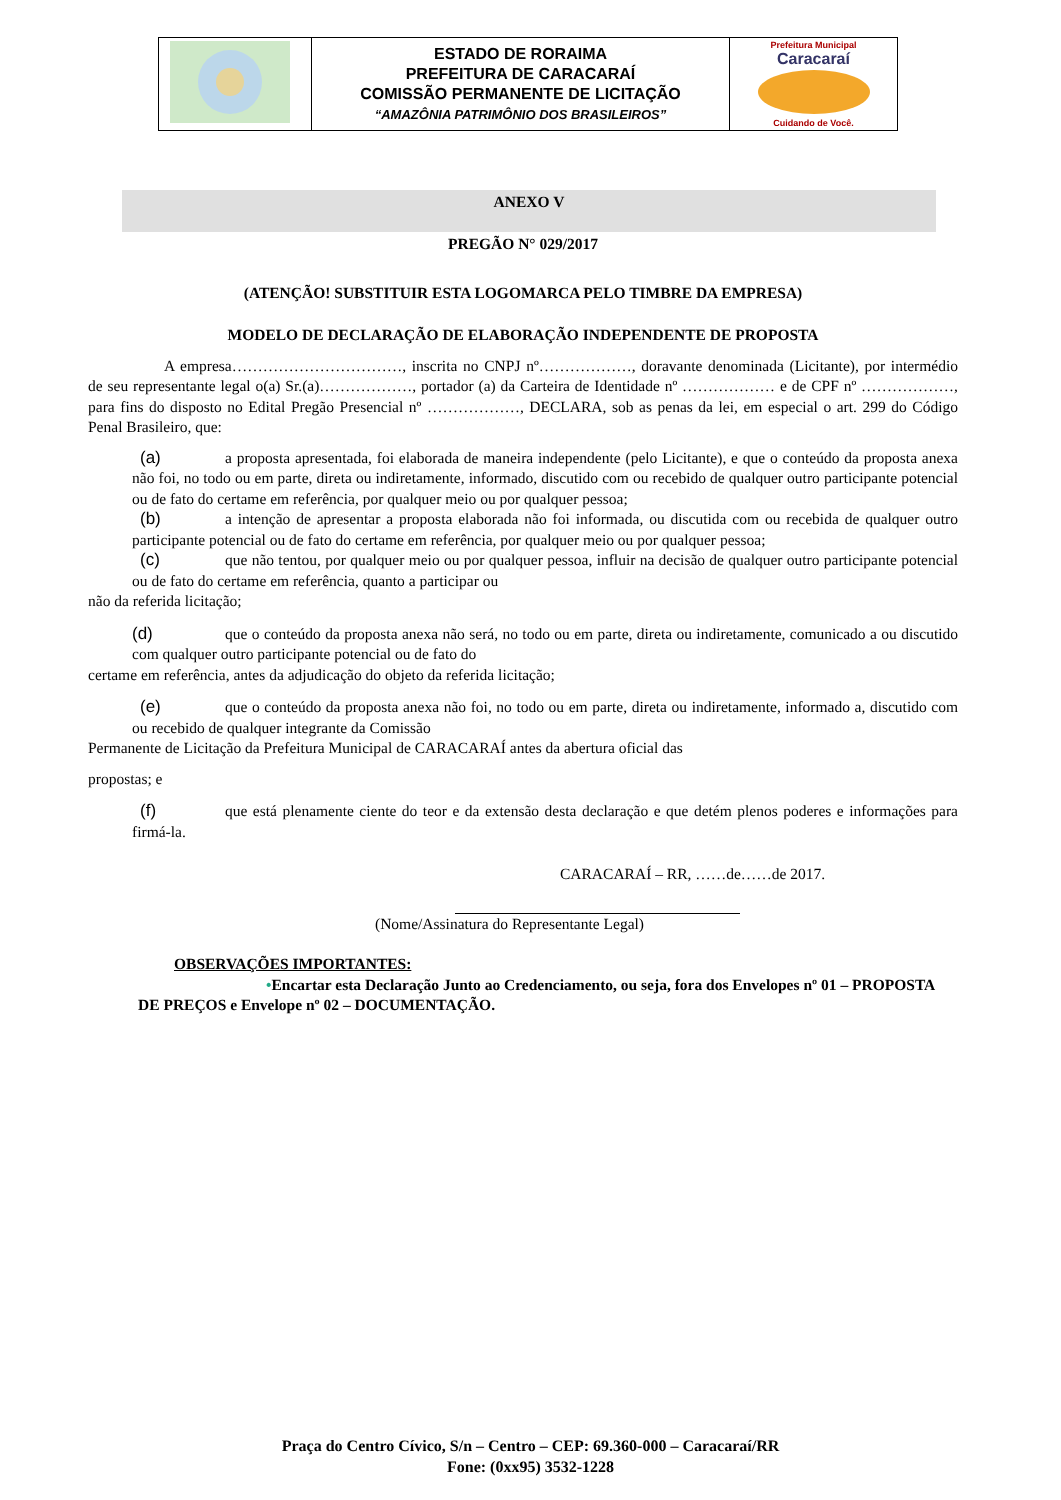| | ESTADO DE RORAIMA PREFEITURA DE CARACARAÍ COMISSÃO PERMANENTE DE LICITAÇÃO “AMAZÔNIA PATRIMÔNIO DOS BRASILEIROS” | Prefeitura Municipal Caracaraí Cuidando de Você. |
ANEXO V
PREGÃO N° 029/2017
(ATENÇÃO! SUBSTITUIR ESTA LOGOMARCA PELO TIMBRE DA EMPRESA)
MODELO DE DECLARAÇÃO DE ELABORAÇÃO INDEPENDENTE DE PROPOSTA
A empresa……………………………, inscrita no CNPJ nº………………, doravante denominada (Licitante), por intermédio de seu representante legal o(a) Sr.(a)………………, portador (a) da Carteira de Identidade nº ……………… e de CPF nº ………………, para fins do disposto no Edital Pregão Presencial nº ………………, DECLARA, sob as penas da lei, em especial o art. 299 do Código Penal Brasileiro, que:
(a) a proposta apresentada, foi elaborada de maneira independente (pelo Licitante), e que o conteúdo da proposta anexa não foi, no todo ou em parte, direta ou indiretamente, informado, discutido com ou recebido de qualquer outro participante potencial ou de fato do certame em referência, por qualquer meio ou por qualquer pessoa;
(b) a intenção de apresentar a proposta elaborada não foi informada, ou discutida com ou recebida de qualquer outro participante potencial ou de fato do certame em referência, por qualquer meio ou por qualquer pessoa;
(c) que não tentou, por qualquer meio ou por qualquer pessoa, influir na decisão de qualquer outro participante potencial ou de fato do certame em referência, quanto a participar ou
não da referida licitação;
(d) que o conteúdo da proposta anexa não será, no todo ou em parte, direta ou indiretamente, comunicado a ou discutido com qualquer outro participante potencial ou de fato do
certame em referência, antes da adjudicação do objeto da referida licitação;
(e) que o conteúdo da proposta anexa não foi, no todo ou em parte, direta ou indiretamente, informado a, discutido com ou recebido de qualquer integrante da Comissão
Permanente de Licitação da Prefeitura Municipal de CARACARAÍ antes da abertura oficial das
propostas; e
(f) que está plenamente ciente do teor e da extensão desta declaração e que detém plenos poderes e informações para firmá-la.
CARACARAÍ – RR, ……de……de 2017.
(Nome/Assinatura do Representante Legal)
OBSERVAÇÕES IMPORTANTES:
•Encartar esta Declaração Junto ao Credenciamento, ou seja, fora dos Envelopes nº 01 – PROPOSTA DE PREÇOS e Envelope nº 02 – DOCUMENTAÇÃO.
Praça do Centro Cívico, S/n – Centro – CEP: 69.360-000 – Caracaraí/RR
Fone: (0xx95) 3532-1228